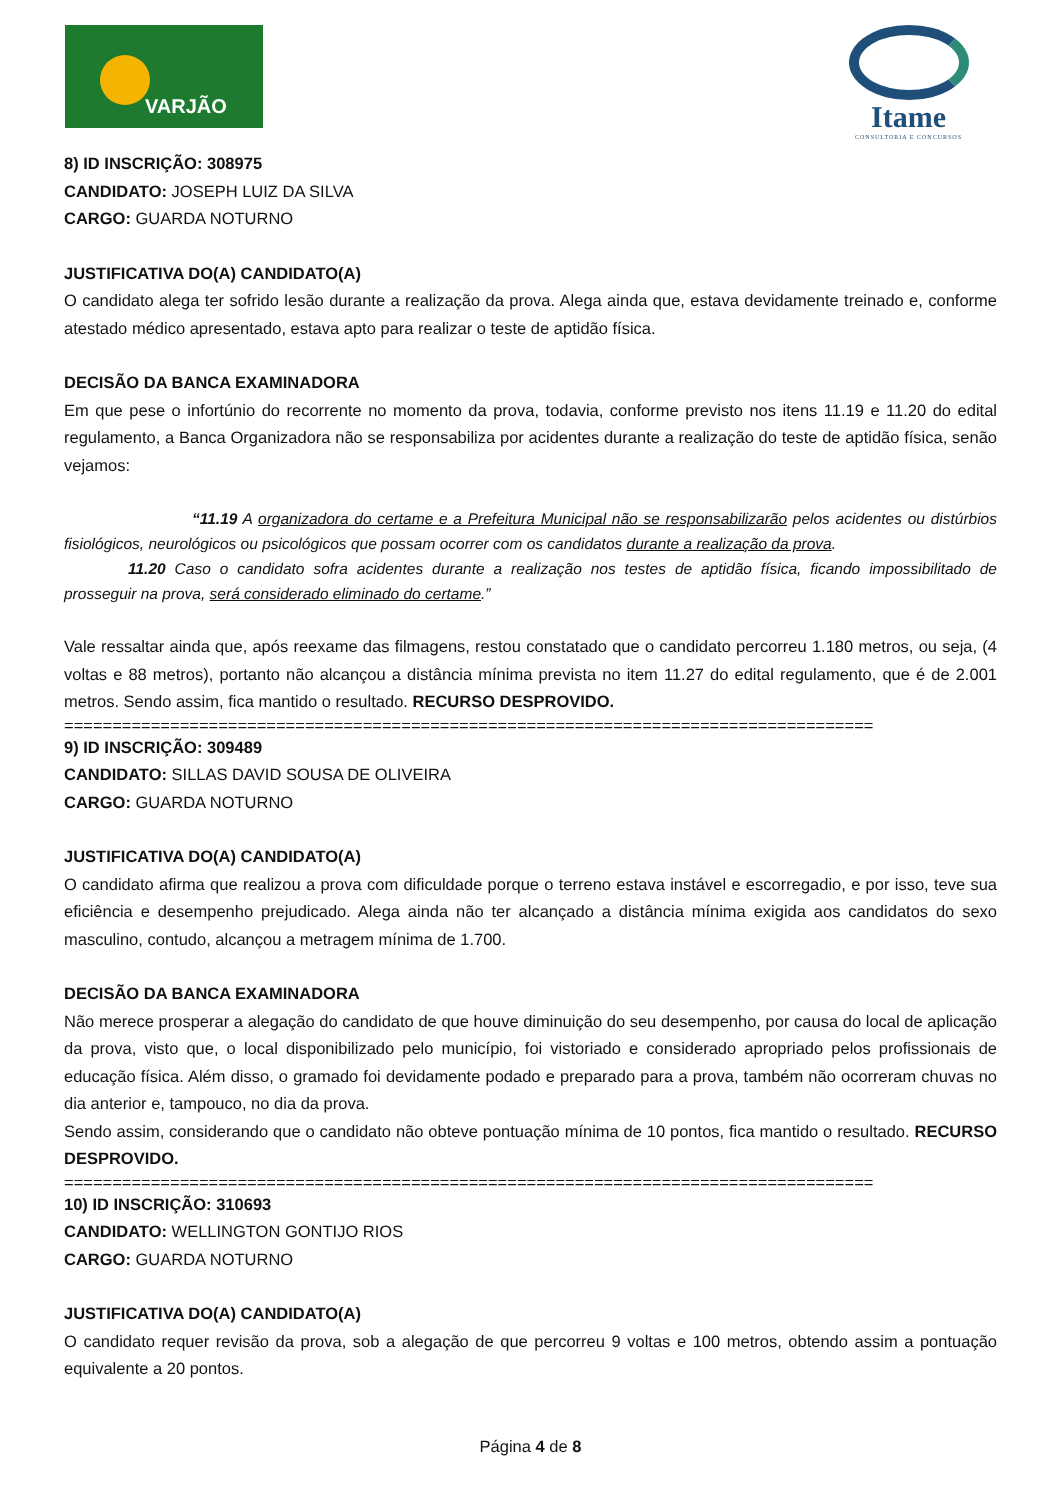VARJÃO
Itame
CONSULTORIA E CONCURSOS
8) ID INSCRIÇÃO: 308975
CANDIDATO: JOSEPH LUIZ DA SILVA
CARGO: GUARDA NOTURNO
JUSTIFICATIVA DO(A) CANDIDATO(A)
O candidato alega ter sofrido lesão durante a realização da prova. Alega ainda que, estava devidamente treinado e, conforme atestado médico apresentado, estava apto para realizar o teste de aptidão física.
DECISÃO DA BANCA EXAMINADORA
Em que pese o infortúnio do recorrente no momento da prova, todavia, conforme previsto nos itens 11.19 e 11.20 do edital regulamento, a Banca Organizadora não se responsabiliza por acidentes durante a realização do teste de aptidão física, senão vejamos:
“11.19 A organizadora do certame e a Prefeitura Municipal não se responsabilizarão pelos acidentes ou distúrbios fisiológicos, neurológicos ou psicológicos que possam ocorrer com os candidatos durante a realização da prova.
11.20 Caso o candidato sofra acidentes durante a realização nos testes de aptidão física, ficando impossibilitado de prosseguir na prova, será considerado eliminado do certame.”
Vale ressaltar ainda que, após reexame das filmagens, restou constatado que o candidato percorreu 1.180 metros, ou seja, (4 voltas e 88 metros), portanto não alcançou a distância mínima prevista no item 11.27 do edital regulamento, que é de 2.001 metros. Sendo assim, fica mantido o resultado. RECURSO DESPROVIDO.
====================================================================================
9) ID INSCRIÇÃO: 309489
CANDIDATO: SILLAS DAVID SOUSA DE OLIVEIRA
CARGO: GUARDA NOTURNO
JUSTIFICATIVA DO(A) CANDIDATO(A)
O candidato afirma que realizou a prova com dificuldade porque o terreno estava instável e escorregadio, e por isso, teve sua eficiência e desempenho prejudicado. Alega ainda não ter alcançado a distância mínima exigida aos candidatos do sexo masculino, contudo, alcançou a metragem mínima de 1.700.
DECISÃO DA BANCA EXAMINADORA
Não merece prosperar a alegação do candidato de que houve diminuição do seu desempenho, por causa do local de aplicação da prova, visto que, o local disponibilizado pelo município, foi vistoriado e considerado apropriado pelos profissionais de educação física. Além disso, o gramado foi devidamente podado e preparado para a prova, também não ocorreram chuvas no dia anterior e, tampouco, no dia da prova.
Sendo assim, considerando que o candidato não obteve pontuação mínima de 10 pontos, fica mantido o resultado. RECURSO DESPROVIDO.
====================================================================================
10) ID INSCRIÇÃO: 310693
CANDIDATO: WELLINGTON GONTIJO RIOS
CARGO: GUARDA NOTURNO
JUSTIFICATIVA DO(A) CANDIDATO(A)
O candidato requer revisão da prova, sob a alegação de que percorreu 9 voltas e 100 metros, obtendo assim a pontuação equivalente a 20 pontos.
Página 4 de 8